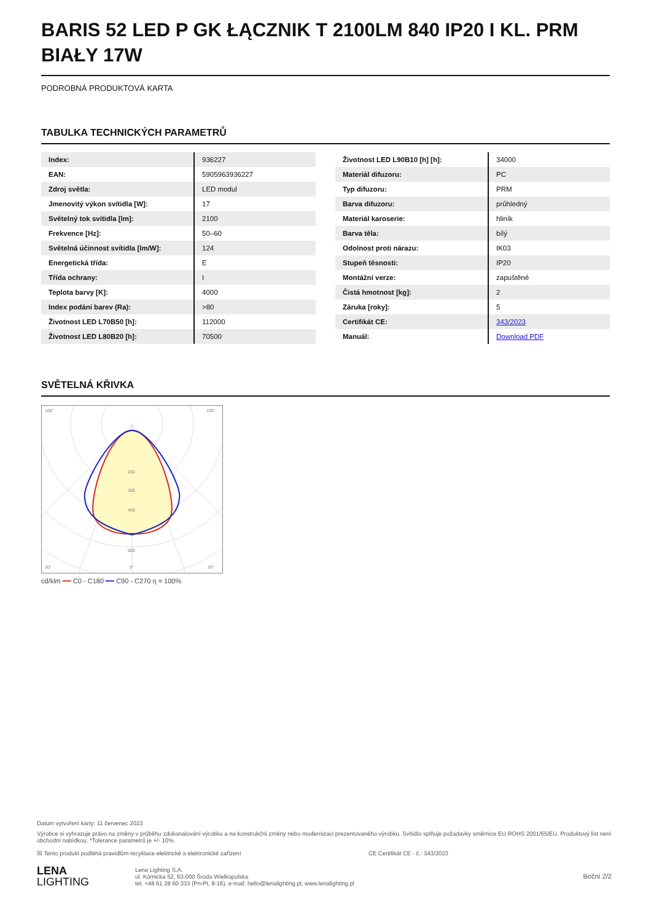BARIS 52 LED P GK ŁĄCZNIK T 2100LM 840 IP20 I KL. PRM BIAŁY 17W
PODROBNÁ PRODUKTOVÁ KARTA
TABULKA TECHNICKÝCH PARAMETRŮ
| Index: | 936227 |
| EAN: | 5905963936227 |
| Zdroj světla: | LED modul |
| Jmenovitý výkon svítidla [W]: | 17 |
| Světelný tok svítidla [lm]: | 2100 |
| Frekvence [Hz]: | 50–60 |
| Světelná účinnost svítidla [lm/W]: | 124 |
| Energetická třída: | E |
| Třída ochrany: | I |
| Teplota barvy [K]: | 4000 |
| Index podání barev (Ra): | >80 |
| Životnost LED L70B50 [h]: | 112000 |
| Životnost LED L80B20 [h]: | 70500 |
| Životnost LED L90B10 [h] [h]: | 34000 |
| Materiál difuzoru: | PC |
| Typ difuzoru: | PRM |
| Barva difuzoru: | průhledný |
| Materiál karoserie: | hliník |
| Barva těla: | bílý |
| Odolnost proti nárazu: | IK03 |
| Stupeň těsnosti: | IP20 |
| Montážní verze: | zapuštěné |
| Čistá hmotnost [kg]: | 2 |
| Záruka [roky]: | 5 |
| Certifikát CE: | 343/2023 |
| Manuál: | Download PDF |
SVĚTELNÁ KŘIVKA
200
300
400
600
105°
105°
30°
0°
30°
cd/klm ━━ C0 - C180 ━━ C90 - C270 η = 100%
Datum vytvoření karty: 11 červenec 2023
Výrobce si vyhrazuje právo na změny v průběhu zdokonalování výrobku a na konstrukční změny nebo modernizaci prezentovaného výrobku. Svítidlo splňuje požadavky směrnice EU ROHS 2001/65/EU. Produktový list není obchodní nabídkou. *Tolerance parametrů je +/- 10%.
☒ Tento produkt podléhá pravidlům recyklace elektrické a elektronické zařízení CE Certifikát CE - č.: 343/2023
LENA
LIGHTING
Lena Lighting S.A.
ul. Kórnicka 52, 63-000 Środa Wielkopolska
tel. +48 61 28 60 333 (Pn-Pt, 8-16), e-mail: hello@lenalighting.pl, www.lenalighting.pl
Boční 2/2